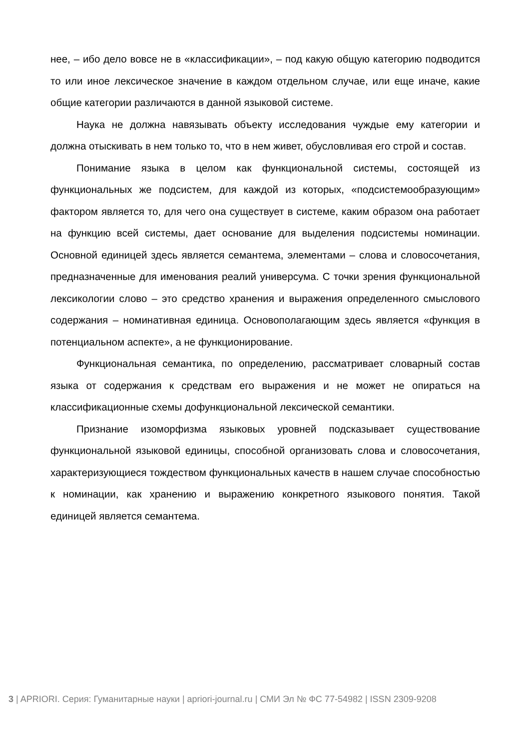нее, – ибо дело вовсе не в «классификации», – под какую общую категорию подводится то или иное лексическое значение в каждом отдельном случае, или еще иначе, какие общие категории различаются в данной языковой системе.
Наука не должна навязывать объекту исследования чуждые ему категории и должна отыскивать в нем только то, что в нем живет, обусловливая его строй и состав.
Понимание языка в целом как функциональной системы, состоящей из функциональных же подсистем, для каждой из которых, «подсистемообразующим» фактором является то, для чего она существует в системе, каким образом она работает на функцию всей системы, дает основание для выделения подсистемы номинации. Основной единицей здесь является семантема, элементами – слова и словосочетания, предназначенные для именования реалий универсума. С точки зрения функциональной лексикологии слово – это средство хранения и выражения определенного смыслового содержания – номинативная единица. Основополагающим здесь является «функция в потенциальном аспекте», а не функционирование.
Функциональная семантика, по определению, рассматривает словарный состав языка от содержания к средствам его выражения и не может не опираться на классификационные схемы дофункциональной лексической семантики.
Признание изоморфизма языковых уровней подсказывает существование функциональной языковой единицы, способной организовать слова и словосочетания, характеризующиеся тождеством функциональных качеств в нашем случае способностью к номинации, как хранению и выражению конкретного языкового понятия. Такой единицей является семантема.
3 | APRIORI. Серия: Гуманитарные науки | apriori-journal.ru | СМИ Эл № ФС 77-54982 | ISSN 2309-9208